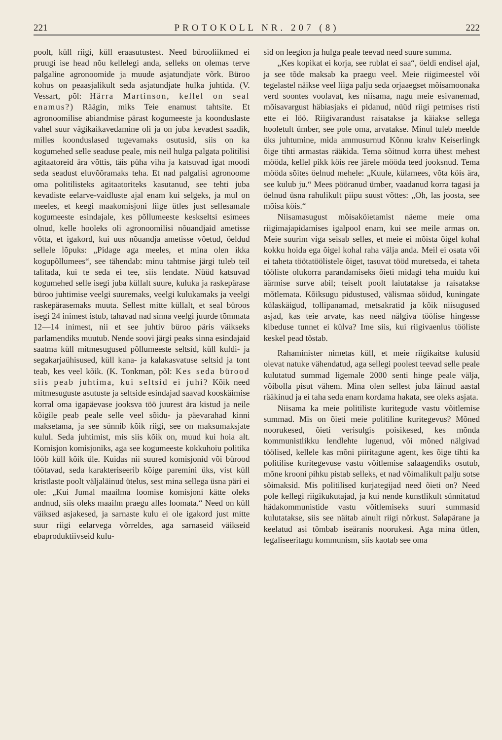221 PROTOKOLL NR. 207 (8) 222
poolt, küll riigi, küll eraasutustest. Need bürooliikmed ei pruugi ise head nõu kellelegi anda, selleks on olemas terve palgaline agronoomide ja muude asjatundjate võrk. Büroo kohus on peaasjalikult seda asjatundjate hulka juhtida. (V. Vessart, põl: Härra Martinson, kellel on seal enamus?) Räägin, miks Teie enamust tahtsite. Et agronoomilise abiandmise pärast kogumeeste ja koonduslaste vahel suur vägikaikavedamine oli ja on juba kevadest saadik, milles koonduslased tugevamaks osutusid, siis on ka kogumehed selle seaduse peale, mis neil hulga palgata politilisi agitaatoreid ära võttis, täis püha viha ja katsuvad igat moodi seda seadust eluvõõramaks teha. Et nad palgalisi agronoome oma politilisteks agitaatoriteks kasutanud, see tehti juba kevadiste eelarve-vaidluste ajal enam kui selgeks, ja mul on meeles, et keegi maakomisjoni liige ütles just sellesamale kogumeeste esindajale, kes põllumeeste keskseltsi esimees olnud, kelle hooleks oli agronoomilisi nõuandjaid ametisse võtta, et igakord, kui uus nõuandja ametisse võetud, öeldud sellele lõpuks: „Pidage aga meeles, et mina olen ikka kogupõllumees“, see tähendab: minu tahtmise järgi tuleb teil talitada, kui te seda ei tee, siis lendate. Nüüd katsuvad kogumehed selle isegi juba küllalt suure, kuluka ja raskepärase büroo juhtimise veelgi suuremaks, veelgi kulukamaks ja veelgi raskepärasemaks muuta. Sellest mitte küllalt, et seal büroos isegi 24 inimest istub, tahavad nad sinna veelgi juurde tõmmata 12—14 inimest, nii et see juhtiv büroo päris väikseks parlamendiks muutub. Nende soovi järgi peaks sinna esindajaid saatma küll mitmesugused põllumeeste seltsid, küll kuldi- ja segakarjaühisused, küll kana- ja kalakasvatuse seltsid ja tont teab, kes veel kõik. (K. Tonkman, põl: Kes seda bürood siis peab juhtima, kui seltsid ei juhi? Kõik need mitmesuguste asutuste ja seltside esindajad saavad kooskäimise korral oma igapäevase jooksva töö juurest ära kistud ja neile kõigile peab peale selle veel sõidu- ja päevarahad kinni maksetama, ja see sünnib kõik riigi, see on maksumaksjate kulul. Seda juhtimist, mis siis kõik on, muud kui hoia alt. Komisjon komisjoniks, aga see kogumeeste kokkuhoiu politika lööb küll kõik üle. Kuidas nii suured komisjonid või bürood töötavad, seda karakteriseerib kõige paremini üks, vist küll kristlaste poolt väljaläinud ütelus, sest mina sellega üsna päri ei ole: „Kui Jumal maailma loomise komisjoni kätte oleks andnud, siis oleks maailm praegu alles loomata.“ Need on küll väiksed asjakesed, ja sarnaste kulu ei ole igakord just mitte suur riigi eelarvega võrreldes, aga sarnaseid väikseid ebaproduktiivseid kulu-
sid on leegion ja hulga peale teevad need suure summa.
„Kes kopikat ei korja, see rublat ei saa“, öeldi endisel ajal, ja see tõde maksab ka praegu veel. Meie riigimeestel või tegelastel näikse veel liiga palju seda orjaaegset mõisamoonaka verd soontes voolavat, kes niisama, nagu meie esivanemad, mõisavargust häbiasjaks ei pidanud, nüüd riigi petmises risti ette ei löö. Riigivarandust raisatakse ja käiakse sellega hooletult ümber, see pole oma, arvatakse. Minul tuleb meelde üks juhtumine, mida ammusurnud Kõnnu krahv Keiserlingk õige tihti armastas rääkida. Tema sõitnud korra ühest mehest mööda, kellel pikk köis ree järele mööda teed jooksnud. Tema mööda sõites öelnud mehele: „Kuule, külamees, võta köis ära, see kulub ju.“ Mees pööranud ümber, vaadanud korra tagasi ja öelnud üsna rahulikult piipu suust võttes: „Oh, las joosta, see mõisa köis.“
Niisamasugust mõisaköietamist näeme meie oma riigimajapidamises igalpool enam, kui see meile armas on. Meie suurim viga seisab selles, et meie ei mõista õigel kohal kokku hoida ega õigel kohal raha välja anda. Meil ei osata või ei taheta töötatöölistele õiget, tasuvat tööd muretseda, ei taheta tööliste olukorra parandamiseks õieti midagi teha muidu kui äärmise surve abil; teiselt poolt laiutatakse ja raisatakse mõtlemata. Kõiksugu pidustused, välismaa sõidud, kuningate külaskäigud, tollipanamad, metsakratid ja kõik niisugused asjad, kas teie arvate, kas need nälgiva töölise hingesse kibeduse tunnet ei külva? Ime siis, kui riigivaenlus tööliste keskel pead tõstab.
Rahaminister nimetas küll, et meie riigikaitse kulusid olevat natuke vähendatud, aga sellegi poolest teevad selle peale kulutatud summad ligemale 2000 senti hinge peale välja, võibolla pisut vähem. Mina olen sellest juba läinud aastal rääkinud ja ei taha seda enam kordama hakata, see oleks asjata.
Niisama ka meie politiliste kuritegude vastu võitlemise summad. Mis on õieti meie politiline kuritegevus? Mõned noorukesed, õieti verisulgis poisikesed, kes mõnda kommunistlikku lendlehte lugenud, või mõned nälgivad töölised, kellele kas mõni piiritagune agent, kes õige tihti ka politilise kuritegevuse vastu võitlemise salaagendiks osutub, mõne krooni pihku pistab selleks, et nad võimalikult palju sotse sõimaksid. Mis politilised kurjategijad need õieti on? Need pole kellegi riigikukutajad, ja kui nende kunstlikult sünnitatud hädakommunistide vastu võitlemiseks suuri summasid kulutatakse, siis see näitab ainult riigi nõrkust. Salapärane ja keelatud asi tõmbab iseäranis noorukesi. Aga mina ütlen, legaliseeritagu kommunism, siis kaotab see oma